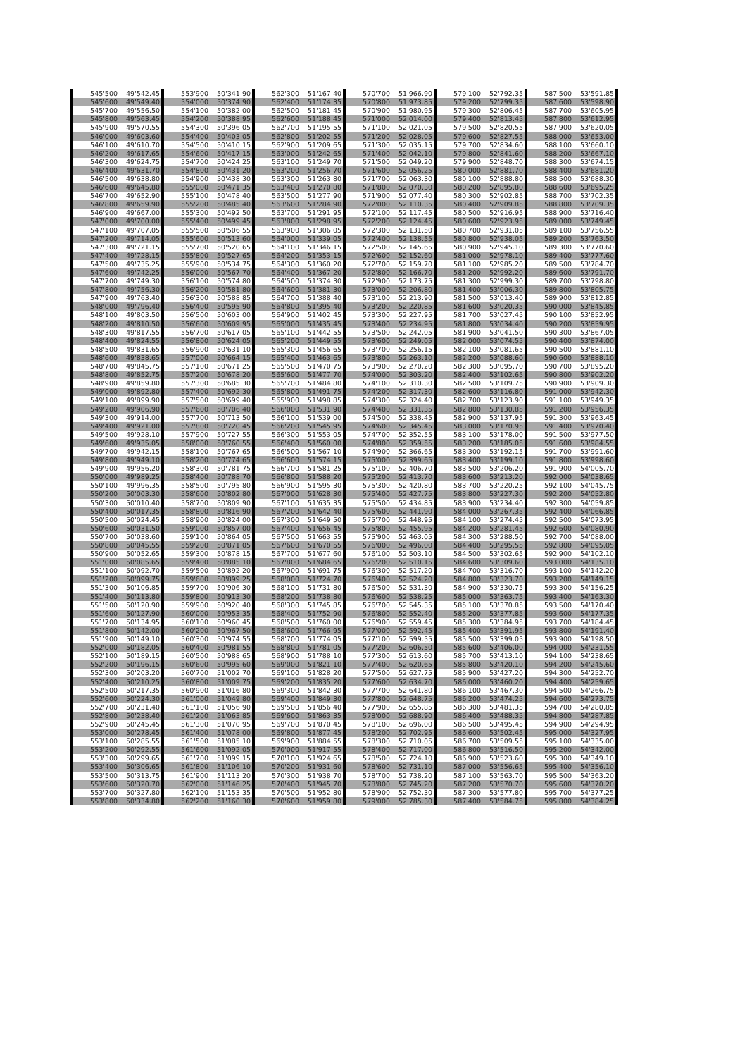| 545'500 | 49'542.45 | 553'900 | 50'341.90 | 562'300 | 51'167.40 | 570'700 | 51'966.90 | 579'100 | 52'792.35 | 587'500 | 53'591.85 |
| 545'600 | 49'549.40 | 554'000 | 50'374.90 | 562'400 | 51'174.35 | 570'800 | 51'973.85 | 579'200 | 52'799.35 | 587'600 | 53'598.90 |
| 545'700 | 49'556.50 | 554'100 | 50'382.00 | 562'500 | 51'181.45 | 570'900 | 51'980.95 | 579'300 | 52'806.45 | 587'700 | 53'605.95 |
| 545'800 | 49'563.45 | 554'200 | 50'388.95 | 562'600 | 51'188.45 | 571'000 | 52'014.00 | 579'400 | 52'813.45 | 587'800 | 53'612.95 |
| 545'900 | 49'570.55 | 554'300 | 50'396.05 | 562'700 | 51'195.55 | 571'100 | 52'021.05 | 579'500 | 52'820.55 | 587'900 | 53'620.05 |
| 546'000 | 49'603.60 | 554'400 | 50'403.05 | 562'800 | 51'202.55 | 571'200 | 52'028.05 | 579'600 | 52'827.55 | 588'000 | 53'653.00 |
| 546'100 | 49'610.70 | 554'500 | 50'410.15 | 562'900 | 51'209.65 | 571'300 | 52'035.15 | 579'700 | 52'834.60 | 588'100 | 53'660.10 |
| 546'200 | 49'617.65 | 554'600 | 50'417.15 | 563'000 | 51'242.65 | 571'400 | 52'042.10 | 579'800 | 52'841.60 | 588'200 | 53'667.10 |
| 546'300 | 49'624.75 | 554'700 | 50'424.25 | 563'100 | 51'249.70 | 571'500 | 52'049.20 | 579'900 | 52'848.70 | 588'300 | 53'674.15 |
| 546'400 | 49'631.70 | 554'800 | 50'431.20 | 563'200 | 51'256.70 | 571'600 | 52'056.25 | 580'000 | 52'881.70 | 588'400 | 53'681.20 |
| 546'500 | 49'638.80 | 554'900 | 50'438.30 | 563'300 | 51'263.80 | 571'700 | 52'063.30 | 580'100 | 52'888.80 | 588'500 | 53'688.30 |
| 546'600 | 49'645.80 | 555'000 | 50'471.35 | 563'400 | 51'270.80 | 571'800 | 52'070.30 | 580'200 | 52'895.80 | 588'600 | 53'695.25 |
| 546'700 | 49'652.90 | 555'100 | 50'478.40 | 563'500 | 51'277.90 | 571'900 | 52'077.40 | 580'300 | 52'902.85 | 588'700 | 53'702.35 |
| 546'800 | 49'659.90 | 555'200 | 50'485.40 | 563'600 | 51'284.90 | 572'000 | 52'110.35 | 580'400 | 52'909.85 | 588'800 | 53'709.35 |
| 546'900 | 49'667.00 | 555'300 | 50'492.50 | 563'700 | 51'291.95 | 572'100 | 52'117.45 | 580'500 | 52'916.95 | 588'900 | 53'716.40 |
| 547'000 | 49'700.00 | 555'400 | 50'499.45 | 563'800 | 51'298.95 | 572'200 | 52'124.45 | 580'600 | 52'923.95 | 589'000 | 53'749.45 |
| 547'100 | 49'707.05 | 555'500 | 50'506.55 | 563'900 | 51'306.05 | 572'300 | 52'131.50 | 580'700 | 52'931.05 | 589'100 | 53'756.55 |
| 547'200 | 49'714.05 | 555'600 | 50'513.60 | 564'000 | 51'339.05 | 572'400 | 52'138.55 | 580'800 | 52'938.05 | 589'200 | 53'763.50 |
| 547'300 | 49'721.15 | 555'700 | 50'520.65 | 564'100 | 51'346.15 | 572'500 | 52'145.65 | 580'900 | 52'945.10 | 589'300 | 53'770.60 |
| 547'400 | 49'728.15 | 555'800 | 50'527.65 | 564'200 | 51'353.15 | 572'600 | 52'152.60 | 581'000 | 52'978.10 | 589'400 | 53'777.60 |
| 547'500 | 49'735.25 | 555'900 | 50'534.75 | 564'300 | 51'360.20 | 572'700 | 52'159.70 | 581'100 | 52'985.20 | 589'500 | 53'784.70 |
| 547'600 | 49'742.25 | 556'000 | 50'567.70 | 564'400 | 51'367.20 | 572'800 | 52'166.70 | 581'200 | 52'992.20 | 589'600 | 53'791.70 |
| 547'700 | 49'749.30 | 556'100 | 50'574.80 | 564'500 | 51'374.30 | 572'900 | 52'173.75 | 581'300 | 52'999.30 | 589'700 | 53'798.80 |
| 547'800 | 49'756.30 | 556'200 | 50'581.80 | 564'600 | 51'381.30 | 573'000 | 52'206.80 | 581'400 | 53'006.30 | 589'800 | 53'805.75 |
| 547'900 | 49'763.40 | 556'300 | 50'588.85 | 564'700 | 51'388.40 | 573'100 | 52'213.90 | 581'500 | 53'013.40 | 589'900 | 53'812.85 |
| 548'000 | 49'796.40 | 556'400 | 50'595.90 | 564'800 | 51'395.40 | 573'200 | 52'220.85 | 581'600 | 53'020.35 | 590'000 | 53'845.85 |
| 548'100 | 49'803.50 | 556'500 | 50'603.00 | 564'900 | 51'402.45 | 573'300 | 52'227.95 | 581'700 | 53'027.45 | 590'100 | 53'852.95 |
| 548'200 | 49'810.50 | 556'600 | 50'609.95 | 565'000 | 51'435.45 | 573'400 | 52'234.95 | 581'800 | 53'034.40 | 590'200 | 53'859.95 |
| 548'300 | 49'817.55 | 556'700 | 50'617.05 | 565'100 | 51'442.55 | 573'500 | 52'242.05 | 581'900 | 53'041.50 | 590'300 | 53'867.05 |
| 548'400 | 49'824.55 | 556'800 | 50'624.05 | 565'200 | 51'449.55 | 573'600 | 52'249.05 | 582'000 | 53'074.55 | 590'400 | 53'874.00 |
| 548'500 | 49'831.65 | 556'900 | 50'631.10 | 565'300 | 51'456.65 | 573'700 | 52'256.15 | 582'100 | 53'081.65 | 590'500 | 53'881.10 |
| 548'600 | 49'838.65 | 557'000 | 50'664.15 | 565'400 | 51'463.65 | 573'800 | 52'263.10 | 582'200 | 53'088.60 | 590'600 | 53'888.10 |
| 548'700 | 49'845.75 | 557'100 | 50'671.25 | 565'500 | 51'470.75 | 573'900 | 52'270.20 | 582'300 | 53'095.70 | 590'700 | 53'895.20 |
| 548'800 | 49'852.75 | 557'200 | 50'678.20 | 565'600 | 51'477.70 | 574'000 | 52'303.20 | 582'400 | 53'102.65 | 590'800 | 53'902.20 |
| 548'900 | 49'859.80 | 557'300 | 50'685.30 | 565'700 | 51'484.80 | 574'100 | 52'310.30 | 582'500 | 53'109.75 | 590'900 | 53'909.30 |
| 549'000 | 49'892.80 | 557'400 | 50'692.30 | 565'800 | 51'491.75 | 574'200 | 52'317.30 | 582'600 | 53'116.80 | 591'000 | 53'942.30 |
| 549'100 | 49'899.90 | 557'500 | 50'699.40 | 565'900 | 51'498.85 | 574'300 | 52'324.40 | 582'700 | 53'123.90 | 591'100 | 53'949.35 |
| 549'200 | 49'906.90 | 557'600 | 50'706.40 | 566'000 | 51'531.90 | 574'400 | 52'331.35 | 582'800 | 53'130.85 | 591'200 | 53'956.35 |
| 549'300 | 49'914.00 | 557'700 | 50'713.50 | 566'100 | 51'539.00 | 574'500 | 52'338.45 | 582'900 | 53'137.95 | 591'300 | 53'963.45 |
| 549'400 | 49'921.00 | 557'800 | 50'720.45 | 566'200 | 51'545.95 | 574'600 | 52'345.45 | 583'000 | 53'170.95 | 591'400 | 53'970.40 |
| 549'500 | 49'928.10 | 557'900 | 50'727.55 | 566'300 | 51'553.05 | 574'700 | 52'352.55 | 583'100 | 53'178.00 | 591'500 | 53'977.50 |
| 549'600 | 49'935.05 | 558'000 | 50'760.55 | 566'400 | 51'560.00 | 574'800 | 52'359.55 | 583'200 | 53'185.05 | 591'600 | 53'984.55 |
| 549'700 | 49'942.15 | 558'100 | 50'767.65 | 566'500 | 51'567.10 | 574'900 | 52'366.65 | 583'300 | 53'192.15 | 591'700 | 53'991.60 |
| 549'800 | 49'949.10 | 558'200 | 50'774.65 | 566'600 | 51'574.15 | 575'000 | 52'399.65 | 583'400 | 53'199.10 | 591'800 | 53'998.60 |
| 549'900 | 49'956.20 | 558'300 | 50'781.75 | 566'700 | 51'581.25 | 575'100 | 52'406.70 | 583'500 | 53'206.20 | 591'900 | 54'005.70 |
| 550'000 | 49'989.25 | 558'400 | 50'788.70 | 566'800 | 51'588.20 | 575'200 | 52'413.70 | 583'600 | 53'213.20 | 592'000 | 54'038.65 |
| 550'100 | 49'996.35 | 558'500 | 50'795.80 | 566'900 | 51'595.30 | 575'300 | 52'420.80 | 583'700 | 53'220.25 | 592'100 | 54'045.75 |
| 550'200 | 50'003.30 | 558'600 | 50'802.80 | 567'000 | 51'628.30 | 575'400 | 52'427.75 | 583'800 | 53'227.30 | 592'200 | 54'052.80 |
| 550'300 | 50'010.40 | 558'700 | 50'809.90 | 567'100 | 51'635.35 | 575'500 | 52'434.85 | 583'900 | 53'234.40 | 592'300 | 54'059.85 |
| 550'400 | 50'017.35 | 558'800 | 50'816.90 | 567'200 | 51'642.40 | 575'600 | 52'441.90 | 584'000 | 53'267.35 | 592'400 | 54'066.85 |
| 550'500 | 50'024.45 | 558'900 | 50'824.00 | 567'300 | 51'649.50 | 575'700 | 52'448.95 | 584'100 | 53'274.45 | 592'500 | 54'073.95 |
| 550'600 | 50'031.50 | 559'000 | 50'857.00 | 567'400 | 51'656.45 | 575'800 | 52'455.95 | 584'200 | 53'281.45 | 592'600 | 54'080.90 |
| 550'700 | 50'038.60 | 559'100 | 50'864.05 | 567'500 | 51'663.55 | 575'900 | 52'463.05 | 584'300 | 53'288.50 | 592'700 | 54'088.00 |
| 550'800 | 50'045.55 | 559'200 | 50'871.05 | 567'600 | 51'670.55 | 576'000 | 52'496.00 | 584'400 | 53'295.55 | 592'800 | 54'095.05 |
| 550'900 | 50'052.65 | 559'300 | 50'878.15 | 567'700 | 51'677.60 | 576'100 | 52'503.10 | 584'500 | 53'302.65 | 592'900 | 54'102.10 |
| 551'000 | 50'085.65 | 559'400 | 50'885.10 | 567'800 | 51'684.65 | 576'200 | 52'510.15 | 584'600 | 53'309.60 | 593'000 | 54'135.10 |
| 551'100 | 50'092.70 | 559'500 | 50'892.20 | 567'900 | 51'691.75 | 576'300 | 52'517.20 | 584'700 | 53'316.70 | 593'100 | 54'142.20 |
| 551'200 | 50'099.75 | 559'600 | 50'899.25 | 568'000 | 51'724.70 | 576'400 | 52'524.20 | 584'800 | 53'323.70 | 593'200 | 54'149.15 |
| 551'300 | 50'106.85 | 559'700 | 50'906.30 | 568'100 | 51'731.80 | 576'500 | 52'531.30 | 584'900 | 53'330.75 | 593'300 | 54'156.25 |
| 551'400 | 50'113.80 | 559'800 | 50'913.30 | 568'200 | 51'738.80 | 576'600 | 52'538.25 | 585'000 | 53'363.75 | 593'400 | 54'163.30 |
| 551'500 | 50'120.90 | 559'900 | 50'920.40 | 568'300 | 51'745.85 | 576'700 | 52'545.35 | 585'100 | 53'370.85 | 593'500 | 54'170.40 |
| 551'600 | 50'127.90 | 560'000 | 50'953.35 | 568'400 | 51'752.90 | 576'800 | 52'552.40 | 585'200 | 53'377.85 | 593'600 | 54'177.35 |
| 551'700 | 50'134.95 | 560'100 | 50'960.45 | 568'500 | 51'760.00 | 576'900 | 52'559.45 | 585'300 | 53'384.95 | 593'700 | 54'184.45 |
| 551'800 | 50'142.00 | 560'200 | 50'967.50 | 568'600 | 51'766.95 | 577'000 | 52'592.45 | 585'400 | 53'391.95 | 593'800 | 54'191.40 |
| 551'900 | 50'149.10 | 560'300 | 50'974.55 | 568'700 | 51'774.05 | 577'100 | 52'599.55 | 585'500 | 53'399.05 | 593'900 | 54'198.50 |
| 552'000 | 50'182.05 | 560'400 | 50'981.55 | 568'800 | 51'781.05 | 577'200 | 52'606.50 | 585'600 | 53'406.00 | 594'000 | 54'231.55 |
| 552'100 | 50'189.15 | 560'500 | 50'988.65 | 568'900 | 51'788.10 | 577'300 | 52'613.60 | 585'700 | 53'413.10 | 594'100 | 54'238.65 |
| 552'200 | 50'196.15 | 560'600 | 50'995.60 | 569'000 | 51'821.10 | 577'400 | 52'620.65 | 585'800 | 53'420.10 | 594'200 | 54'245.60 |
| 552'300 | 50'203.20 | 560'700 | 51'002.70 | 569'100 | 51'828.20 | 577'500 | 52'627.75 | 585'900 | 53'427.20 | 594'300 | 54'252.70 |
| 552'400 | 50'210.25 | 560'800 | 51'009.75 | 569'200 | 51'835.20 | 577'600 | 52'634.70 | 586'000 | 53'460.20 | 594'400 | 54'259.65 |
| 552'500 | 50'217.35 | 560'900 | 51'016.80 | 569'300 | 51'842.30 | 577'700 | 52'641.80 | 586'100 | 53'467.30 | 594'500 | 54'266.75 |
| 552'600 | 50'224.30 | 561'000 | 51'049.80 | 569'400 | 51'849.30 | 577'800 | 52'648.75 | 586'200 | 53'474.25 | 594'600 | 54'273.75 |
| 552'700 | 50'231.40 | 561'100 | 51'056.90 | 569'500 | 51'856.40 | 577'900 | 52'655.85 | 586'300 | 53'481.35 | 594'700 | 54'280.85 |
| 552'800 | 50'238.40 | 561'200 | 51'063.85 | 569'600 | 51'863.35 | 578'000 | 52'688.90 | 586'400 | 53'488.35 | 594'800 | 54'287.85 |
| 552'900 | 50'245.45 | 561'300 | 51'070.95 | 569'700 | 51'870.45 | 578'100 | 52'696.00 | 586'500 | 53'495.45 | 594'900 | 54'294.95 |
| 553'000 | 50'278.45 | 561'400 | 51'078.00 | 569'800 | 51'877.45 | 578'200 | 52'702.95 | 586'600 | 53'502.45 | 595'000 | 54'327.95 |
| 553'100 | 50'285.55 | 561'500 | 51'085.10 | 569'900 | 51'884.55 | 578'300 | 52'710.05 | 586'700 | 53'509.55 | 595'100 | 54'335.00 |
| 553'200 | 50'292.55 | 561'600 | 51'092.05 | 570'000 | 51'917.55 | 578'400 | 52'717.00 | 586'800 | 53'516.50 | 595'200 | 54'342.00 |
| 553'300 | 50'299.65 | 561'700 | 51'099.15 | 570'100 | 51'924.65 | 578'500 | 52'724.10 | 586'900 | 53'523.60 | 595'300 | 54'349.10 |
| 553'400 | 50'306.65 | 561'800 | 51'106.10 | 570'200 | 51'931.60 | 578'600 | 52'731.10 | 587'000 | 53'556.65 | 595'400 | 54'356.10 |
| 553'500 | 50'313.75 | 561'900 | 51'113.20 | 570'300 | 51'938.70 | 578'700 | 52'738.20 | 587'100 | 53'563.70 | 595'500 | 54'363.20 |
| 553'600 | 50'320.70 | 562'000 | 51'146.25 | 570'400 | 51'945.70 | 578'800 | 52'745.20 | 587'200 | 53'570.70 | 595'600 | 54'370.20 |
| 553'700 | 50'327.80 | 562'100 | 51'153.35 | 570'500 | 51'952.80 | 578'900 | 52'752.30 | 587'300 | 53'577.80 | 595'700 | 54'377.25 |
| 553'800 | 50'334.80 | 562'200 | 51'160.30 | 570'600 | 51'959.80 | 579'000 | 52'785.30 | 587'400 | 53'584.75 | 595'800 | 54'384.25 |